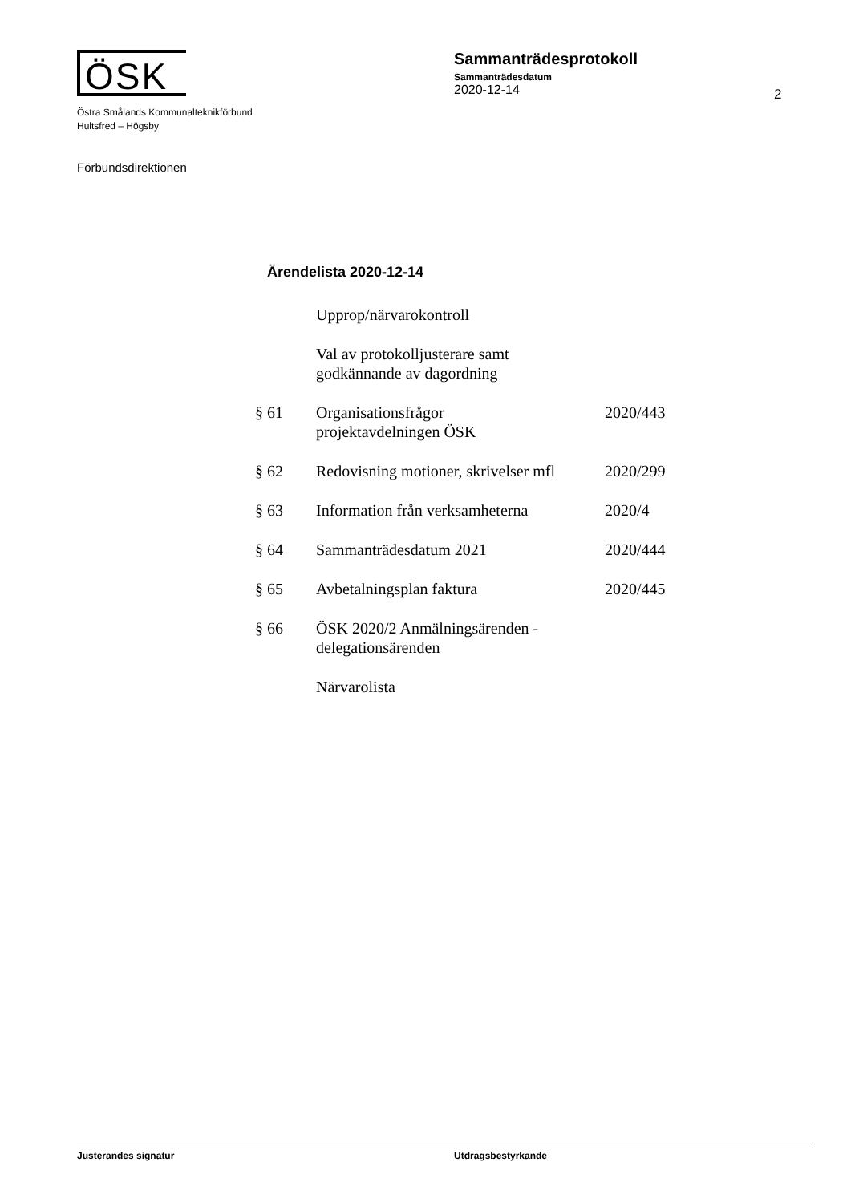ÖSK
Östra Smålands Kommunalteknikförbund
Hultsfred – Högsby
Sammanträdesprotokoll
Sammanträdesdatum
2020-12-14
2
Förbundsdirektionen
Ärendelista 2020-12-14
| | Upprop/närvarokontroll | |
| | Val av protokolljusterare samt godkännande av dagordning | |
| § 61 | Organisationsfrågor projektavdelningen ÖSK | 2020/443 |
| § 62 | Redovisning motioner, skrivelser mfl | 2020/299 |
| § 63 | Information från verksamheterna | 2020/4 |
| § 64 | Sammanträdesdatum 2021 | 2020/444 |
| § 65 | Avbetalningsplan faktura | 2020/445 |
| § 66 | ÖSK 2020/2 Anmälningsärenden - delegationsärenden | |
| | Närvarolista | |
Justerandes signatur Utdragsbestyrkande